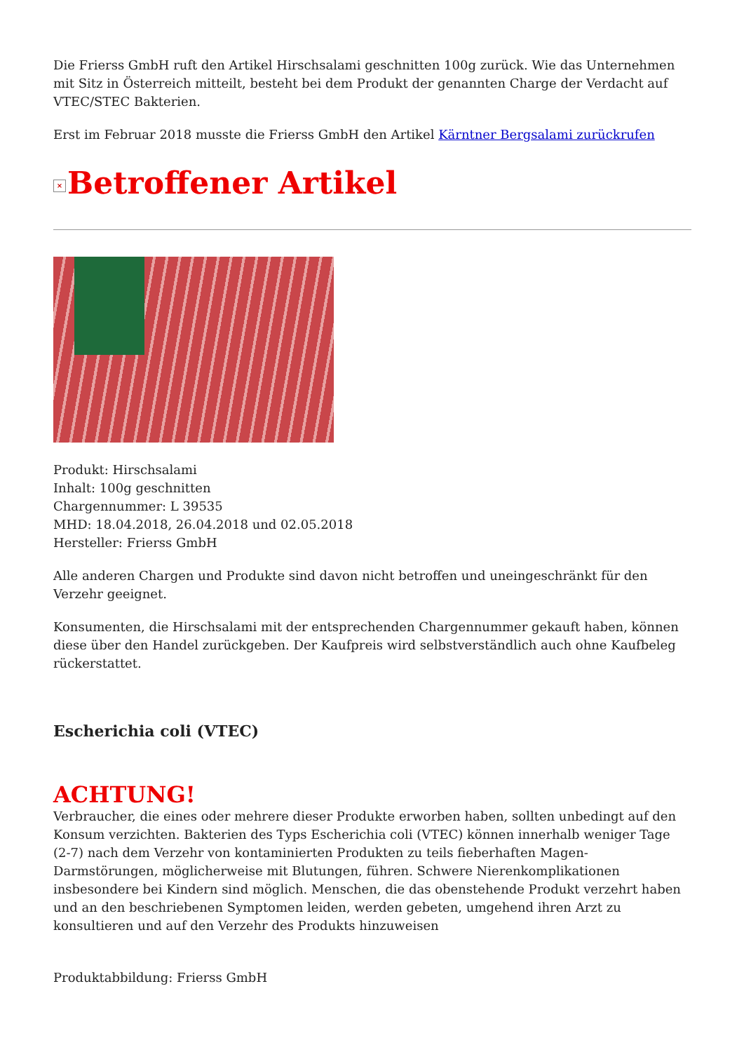Die Frierss GmbH ruft den Artikel Hirschsalami geschnitten 100g zurück. Wie das Unternehmen mit Sitz in Österreich mitteilt, besteht bei dem Produkt der genannten Charge der Verdacht auf VTEC/STEC Bakterien.
Erst im Februar 2018 musste die Frierss GmbH den Artikel Kärntner Bergsalami zurückrufen
× Betroffener Artikel
Produkt: Hirschsalami
Inhalt: 100g geschnitten
Chargennummer: L 39535
MHD: 18.04.2018, 26.04.2018 und 02.05.2018
Hersteller: Frierss GmbH
Alle anderen Chargen und Produkte sind davon nicht betroffen und uneingeschränkt für den Verzehr geeignet.
Konsumenten, die Hirschsalami mit der entsprechenden Chargennummer gekauft haben, können diese über den Handel zurückgeben. Der Kaufpreis wird selbstverständlich auch ohne Kaufbeleg rückerstattet.
Escherichia coli (VTEC)
ACHTUNG!
Verbraucher, die eines oder mehrere dieser Produkte erworben haben, sollten unbedingt auf den Konsum verzichten. Bakterien des Typs Escherichia coli (VTEC) können innerhalb weniger Tage (2-7) nach dem Verzehr von kontaminierten Produkten zu teils fieberhaften Magen-Darmstörungen, möglicherweise mit Blutungen, führen. Schwere Nierenkomplikationen insbesondere bei Kindern sind möglich. Menschen, die das obenstehende Produkt verzehrt haben und an den beschriebenen Symptomen leiden, werden gebeten, umgehend ihren Arzt zu konsultieren und auf den Verzehr des Produkts hinzuweisen
Produktabbildung: Frierss GmbH